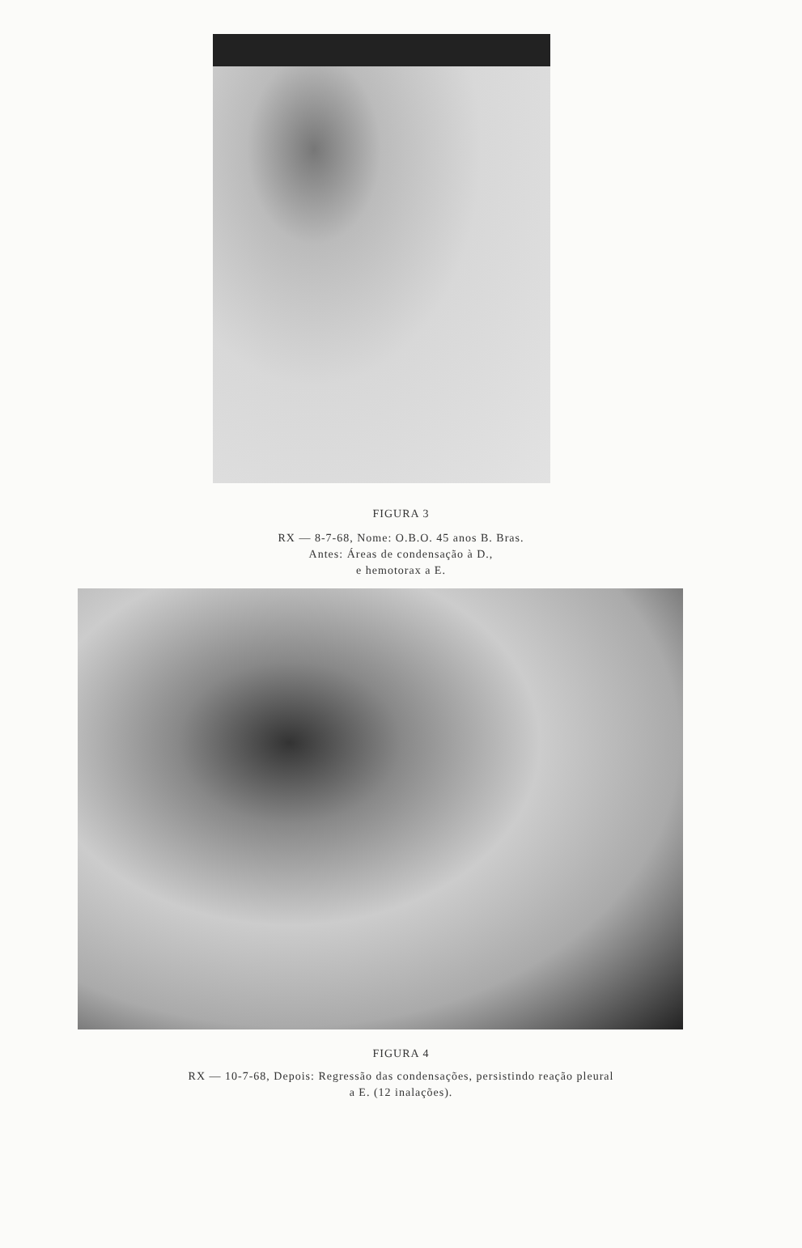FIGURA 3
RX — 8-7-68, Nome: O.B.O. 45 anos B. Bras.
Antes: Áreas de condensação à D.,
e hemotorax a E.
FIGURA 4
RX — 10-7-68, Depois: Regressão das condensações, persistindo reação pleural
a E. (12 inalações).